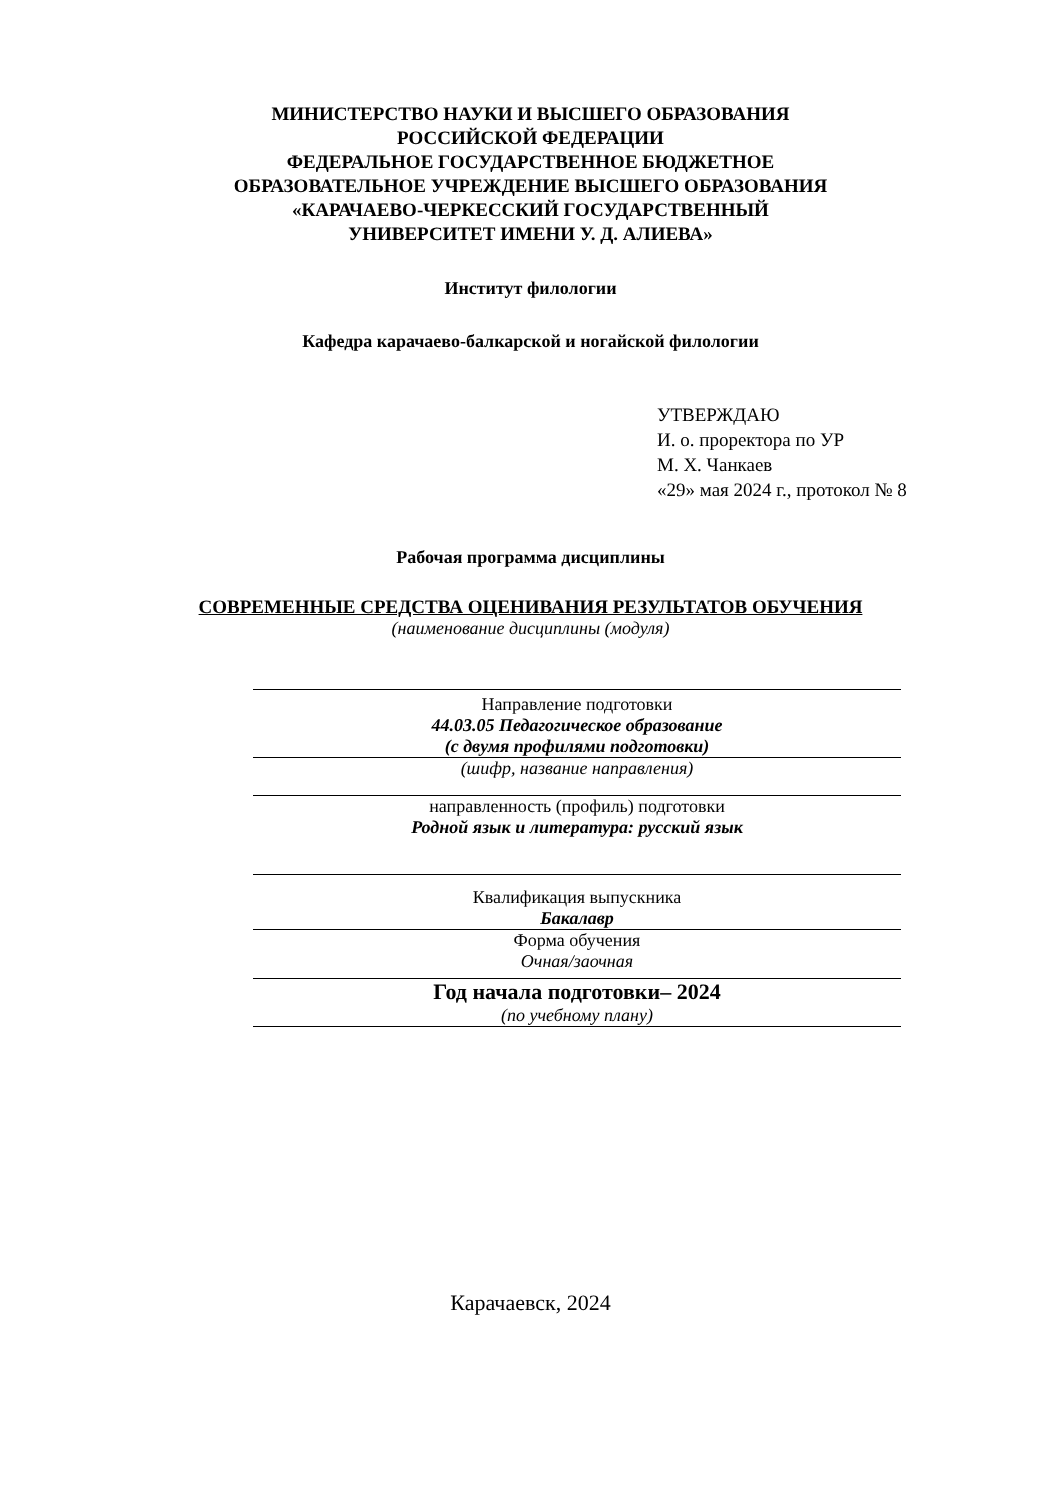МИНИСТЕРСТВО НАУКИ И ВЫСШЕГО ОБРАЗОВАНИЯ
РОССИЙСКОЙ ФЕДЕРАЦИИ
ФЕДЕРАЛЬНОЕ ГОСУДАРСТВЕННОЕ БЮДЖЕТНОЕ
ОБРАЗОВАТЕЛЬНОЕ УЧРЕЖДЕНИЕ ВЫСШЕГО ОБРАЗОВАНИЯ
«КАРАЧАЕВО-ЧЕРКЕССКИЙ ГОСУДАРСТВЕННЫЙ
УНИВЕРСИТЕТ ИМЕНИ У. Д. АЛИЕВА»
Институт филологии
Кафедра карачаево-балкарской и ногайской филологии
УТВЕРЖДАЮ
И. о. проректора по УР
М. Х. Чанкаев
«29» мая 2024 г., протокол № 8
Рабочая программа дисциплины
СОВРЕМЕННЫЕ СРЕДСТВА ОЦЕНИВАНИЯ РЕЗУЛЬТАТОВ ОБУЧЕНИЯ
(наименование дисциплины (модуля)
Направление подготовки
44.03.05 Педагогическое образование
(с двумя профилями подготовки)
(шифр, название направления)
направленность (профиль) подготовки
Родной язык и литература: русский язык
Квалификация выпускника
Бакалавр
Форма обучения
Очная/заочная
Год начала подготовки– 2024
(по учебному плану)
Карачаевск, 2024